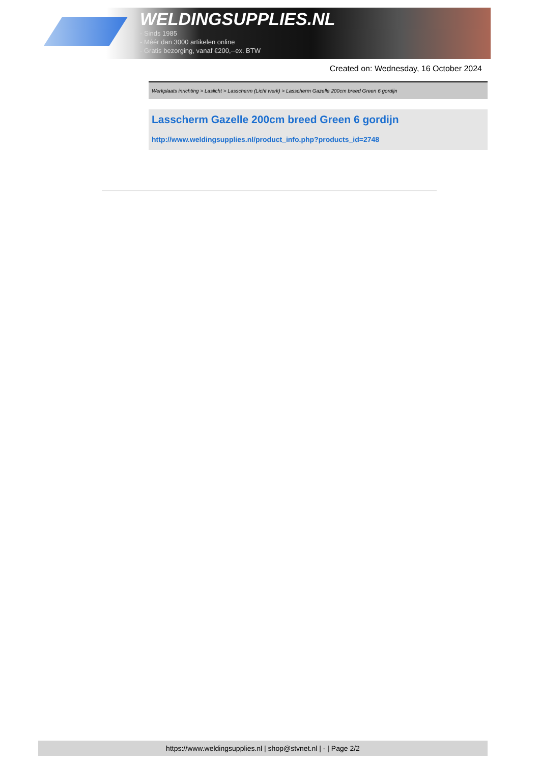WELDINGSUPPLIES.NL
- Sinds 1985
- Méér dan 3000 artikelen online
- Gratis bezorging, vanaf €200,--ex. BTW
Created on: Wednesday, 16 October 2024
Werkplaats inrichting > Laslicht > Lasscherm (Licht werk) > Lasscherm Gazelle 200cm breed Green 6 gordijn
Lasscherm Gazelle 200cm breed Green 6 gordijn
http://www.weldingsupplies.nl/product_info.php?products_id=2748
https://www.weldingsupplies.nl | shop@stvnet.nl | - | Page 2/2